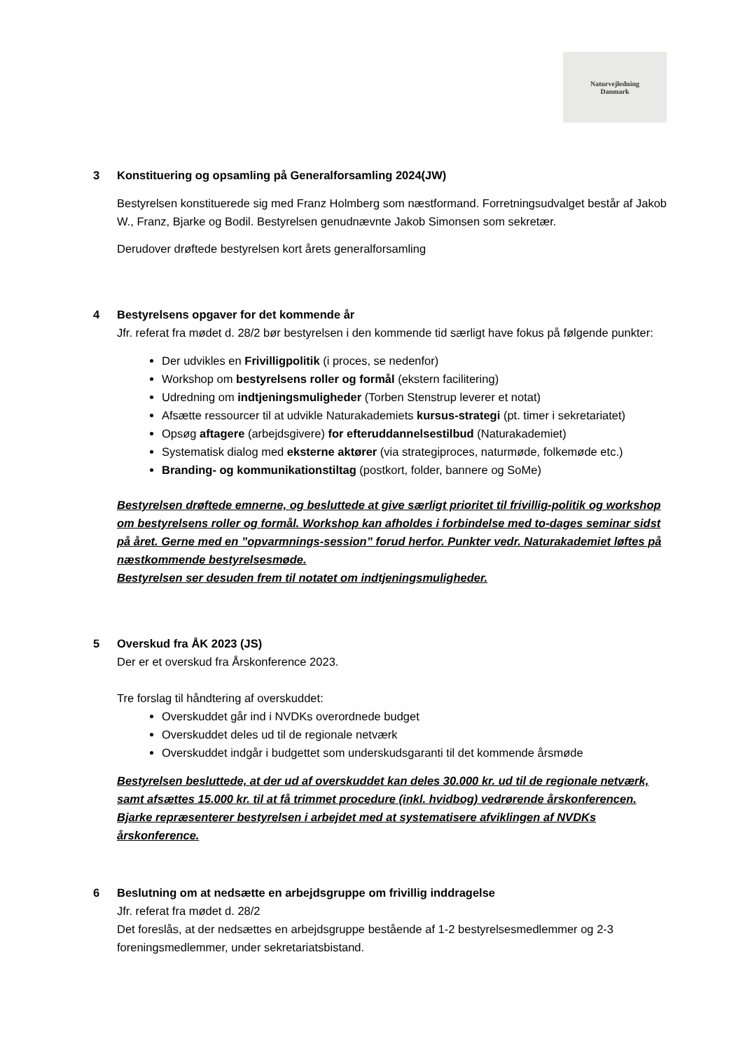Naturvejledning
Danmark
3 Konstituering og opsamling på Generalforsamling 2024(JW)
Bestyrelsen konstituerede sig med Franz Holmberg som næstformand. Forretningsudvalget består af Jakob W., Franz, Bjarke og Bodil. Bestyrelsen genudnævnte Jakob Simonsen som sekretær.
Derudover drøftede bestyrelsen kort årets generalforsamling
4 Bestyrelsens opgaver for det kommende år
Jfr. referat fra mødet d. 28/2 bør bestyrelsen i den kommende tid særligt have fokus på følgende punkter:
Der udvikles en Frivilligpolitik (i proces, se nedenfor)
Workshop om bestyrelsens roller og formål (ekstern facilitering)
Udredning om indtjeningsmuligheder (Torben Stenstrup leverer et notat)
Afsætte ressourcer til at udvikle Naturakademiets kursus-strategi (pt. timer i sekretariatet)
Opsøg aftagere (arbejdsgivere) for efteruddannelsestilbud (Naturakademiet)
Systematisk dialog med eksterne aktører (via strategiproces, naturmøde, folkemøde etc.)
Branding- og kommunikationstiltag (postkort, folder, bannere og SoMe)
Bestyrelsen drøftede emnerne, og besluttede at give særligt prioritet til frivillig-politik og workshop om bestyrelsens roller og formål. Workshop kan afholdes i forbindelse med to-dages seminar sidst på året. Gerne med en ”opvarmnings-session” forud herfor. Punkter vedr. Naturakademiet løftes på næstkommende bestyrelsesmøde.
Bestyrelsen ser desuden frem til notatet om indtjeningsmuligheder.
5 Overskud fra ÅK 2023 (JS)
Der er et overskud fra Årskonference 2023.
Tre forslag til håndtering af overskuddet:
Overskuddet går ind i NVDKs overordnede budget
Overskuddet deles ud til de regionale netværk
Overskuddet indgår i budgettet som underskudsgaranti til det kommende årsmøde
Bestyrelsen besluttede, at der ud af overskuddet kan deles 30.000 kr. ud til de regionale netværk, samt afsættes 15.000 kr. til at få trimmet procedure (inkl. hvidbog) vedrørende årskonferencen. Bjarke repræsenterer bestyrelsen i arbejdet med at systematisere afviklingen af NVDKs årskonference.
6 Beslutning om at nedsætte en arbejdsgruppe om frivillig inddragelse
Jfr. referat fra mødet d. 28/2
Det foreslås, at der nedsættes en arbejdsgruppe bestående af 1-2 bestyrelsesmedlemmer og 2-3 foreningsmedlemmer, under sekretariatsbistand.